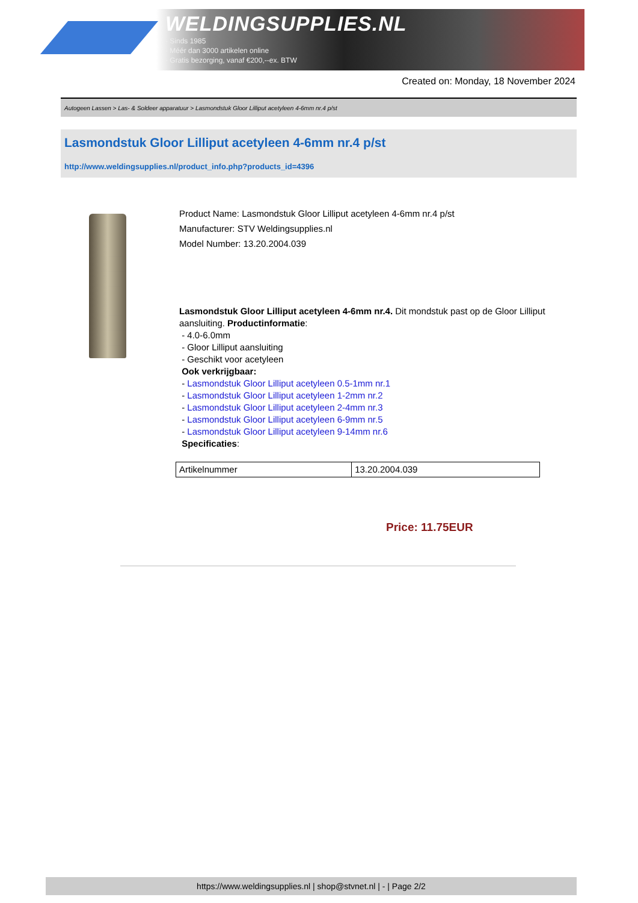WELDINGSUPPLIES.NL
- Sinds 1985
- Méér dan 3000 artikelen online
- Gratis bezorging, vanaf €200,--ex. BTW
Created on: Monday, 18 November 2024
Autogeen Lassen > Las- & Soldeer apparatuur > Lasmondstuk Gloor Lilliput acetyleen 4-6mm nr.4 p/st
Lasmondstuk Gloor Lilliput acetyleen 4-6mm nr.4 p/st
http://www.weldingsupplies.nl/product_info.php?products_id=4396
Product Name: Lasmondstuk Gloor Lilliput acetyleen 4-6mm nr.4 p/st
Manufacturer: STV Weldingsupplies.nl
Model Number: 13.20.2004.039
Lasmondstuk Gloor Lilliput acetyleen 4-6mm nr.4. Dit mondstuk past op de Gloor Lilliput aansluiting. Productinformatie:
- 4.0-6.0mm
- Gloor Lilliput aansluiting
- Geschikt voor acetyleen
Ook verkrijgbaar:
- Lasmondstuk Gloor Lilliput acetyleen 0.5-1mm nr.1
- Lasmondstuk Gloor Lilliput acetyleen 1-2mm nr.2
- Lasmondstuk Gloor Lilliput acetyleen 2-4mm nr.3
- Lasmondstuk Gloor Lilliput acetyleen 6-9mm nr.5
- Lasmondstuk Gloor Lilliput acetyleen 9-14mm nr.6
Specificaties:
| Artikelnummer | 13.20.2004.039 |
Price: 11.75EUR
https://www.weldingsupplies.nl | shop@stvnet.nl | - | Page 2/2